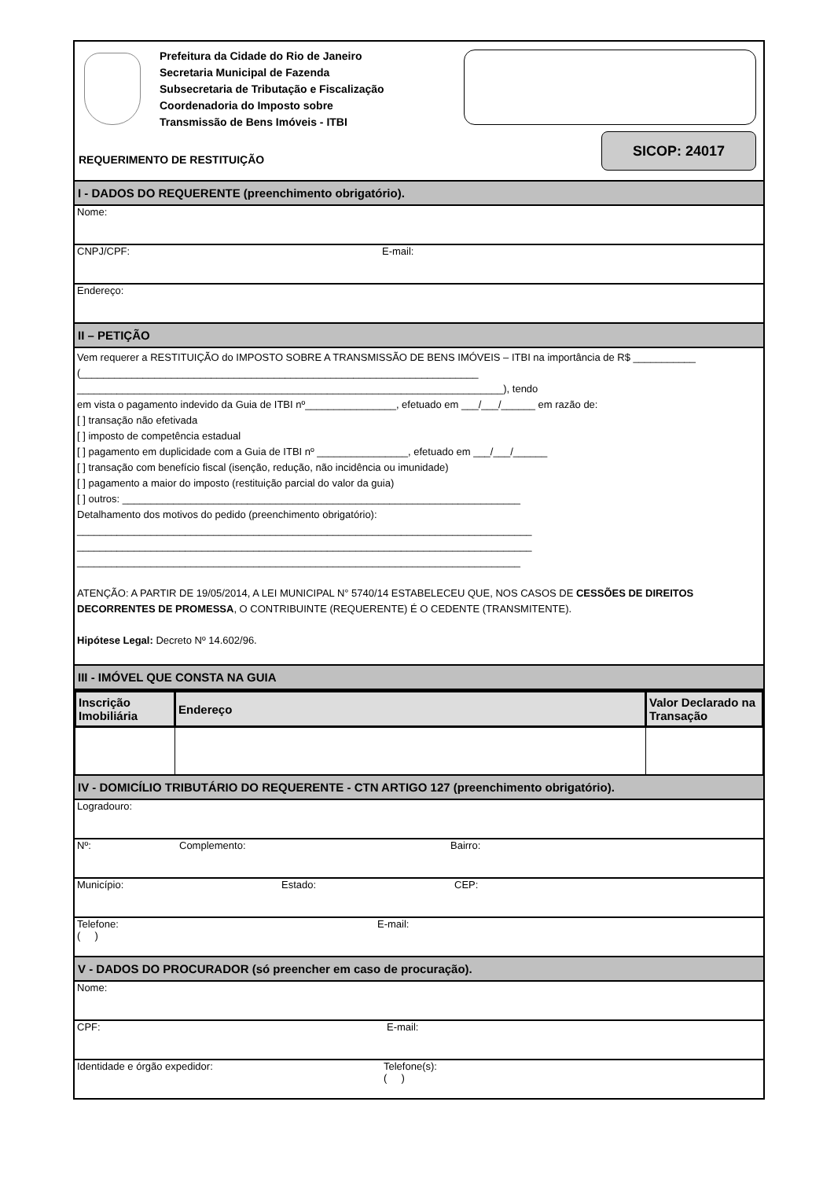Prefeitura da Cidade do Rio de Janeiro
Secretaria Municipal de Fazenda
Subsecretaria de Tributação e Fiscalização
Coordenadoria do Imposto sobre
Transmissão de Bens Imóveis - ITBI
SICOP: 24017
REQUERIMENTO DE RESTITUIÇÃO
I - DADOS DO REQUERENTE (preenchimento obrigatório).
Nome:
CNPJ/CPF: E-mail:
Endereço:
II – PETIÇÃO
Vem requerer a RESTITUIÇÃO do IMPOSTO SOBRE A TRANSMISSÃO DE BENS IMÓVEIS – ITBI na importância de R$ ___________ (______________________________________________________________________
___________________________________________________________________________), tendo
em vista o pagamento indevido da Guia de ITBI nº________________, efetuado em ___/___/______ em razão de:
[ ] transação não efetivada
[ ] imposto de competência estadual
[ ] pagamento em duplicidade com a Guia de ITBI nº ________________, efetuado em ___/___/______
[ ] transação com benefício fiscal (isenção, redução, não incidência ou imunidade)
[ ] pagamento a maior do imposto (restituição parcial do valor da guia)
[ ] outros: ______________________________________________________________________
Detalhamento dos motivos do pedido (preenchimento obrigatório):
________________________________________________________________________________
________________________________________________________________________________
______________________________________________________________________________
ATENÇÃO: A PARTIR DE 19/05/2014, A LEI MUNICIPAL N° 5740/14 ESTABELECEU QUE, NOS CASOS DE CESSÕES DE DIREITOS DECORRENTES DE PROMESSA, O CONTRIBUINTE (REQUERENTE) É O CEDENTE (TRANSMITENTE).
Hipótese Legal: Decreto Nº 14.602/96.
III - IMÓVEL QUE CONSTA NA GUIA
| Inscrição Imobiliária | Endereço | Valor Declarado na Transação |
| --- | --- | --- |
IV - DOMICÍLIO TRIBUTÁRIO DO REQUERENTE - CTN ARTIGO 127 (preenchimento obrigatório).
Logradouro:
Nº: Complemento: Bairro:
Município: Estado: CEP:
Telefone:
( ) E-mail:
V - DADOS DO PROCURADOR (só preencher em caso de procuração).
Nome:
CPF: E-mail:
Identidade e órgão expedidor: Telefone(s):
( )